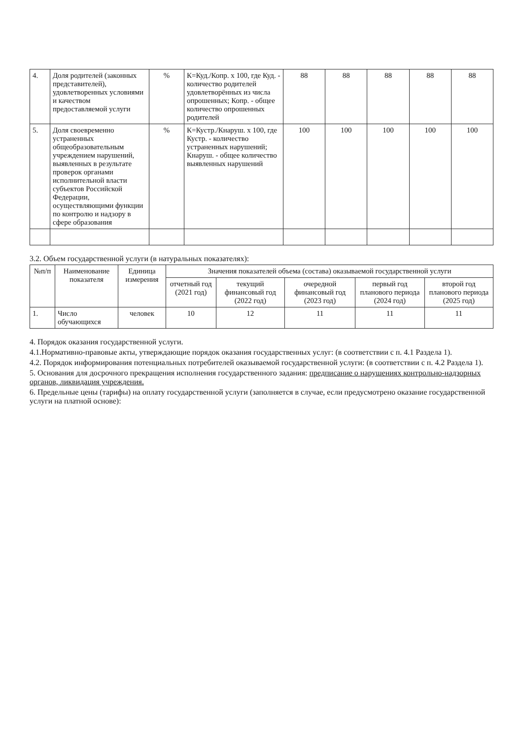| 4. | Доля родителей (законных представителей), удовлетворенных условиями и качеством предоставляемой услуги | % | К=Куд./Копр. x 100, где Куд. - количество родителей удовлетворённых из числа опрошенных; Копр. - общее количество опрошенных родителей | 88 | 88 | 88 | 88 | 88 |
| 5. | Доля своевременно устраненных общеобразовательным учреждением нарушений, выявленных в результате проверок органами исполнительной власти субъектов Российской Федерации, осуществляющими функции по контролю и надзору в сфере образования | % | К=Кустр./Кнаруш. x 100, где Кустр. - количество устраненных нарушений; Кнаруш. - общее количество выявленных нарушений | 100 | 100 | 100 | 100 | 100 |
3.2. Объем государственной услуги (в натуральных показателях):
| №п/п | Наименование показателя | Единица измерения | Значения показателей объема (состава) оказываемой государственной услуги | | | | |
| --- | --- | --- | --- | --- | --- | --- | --- |
| | | | отчетный год (2021 год) | текущий финансовый год (2022 год) | очередной финансовый год (2023 год) | первый год планового периода (2024 год) | второй год планового периода (2025 год) |
| 1. | Число обучающихся | человек | 10 | 12 | 11 | 11 | 11 |
4. Порядок оказания государственной услуги.
4.1.Нормативно-правовые акты, утверждающие порядок оказания государственных услуг: (в соответствии с п. 4.1 Раздела 1).
4.2. Порядок информирования потенциальных потребителей оказываемой государственной услуги: (в соответствии с п. 4.2 Раздела 1).
5. Основания для досрочного прекращения исполнения государственного задания: предписание о нарушениях контрольно-надзорных органов, ликвидация учреждения.
6. Предельные цены (тарифы) на оплату государственной услуги (заполняется в случае, если предусмотрено оказание государственной услуги на платной основе):